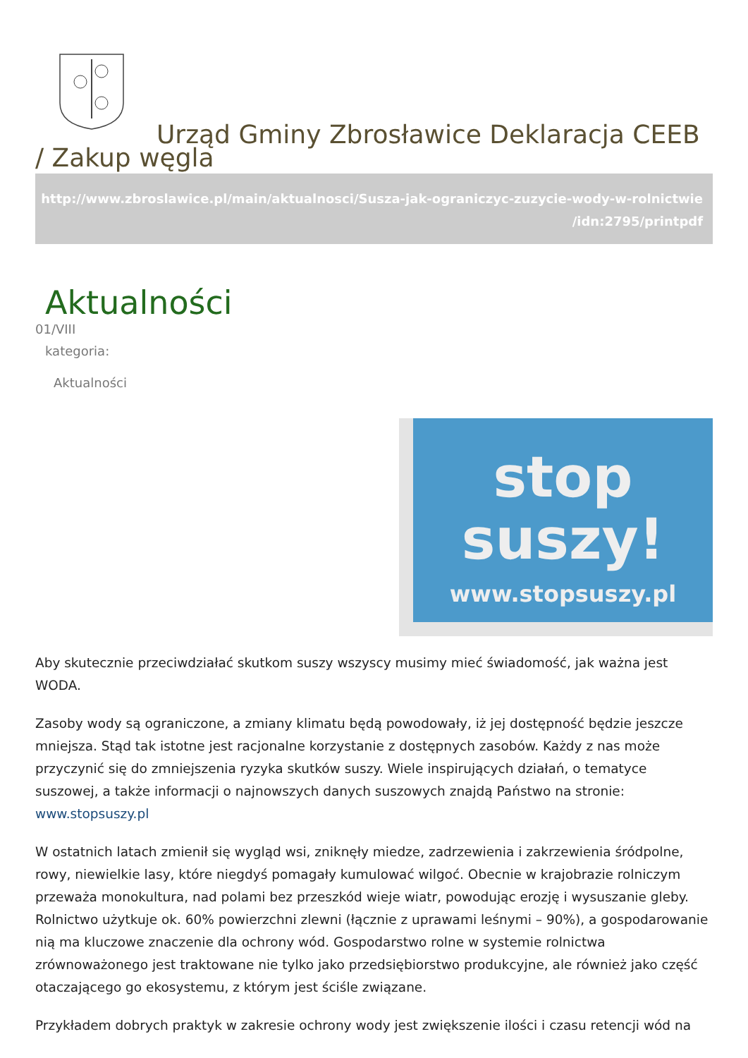Urząd Gminy Zbrosławice Deklaracja CEEB / Zakup węgla
http://www.zbroslawice.pl/main/aktualnosci/Susza-jak-ograniczyc-zuzycie-wody-w-rolnictwie /idn:2795/printpdf
Aktualności
01/VIII
kategoria:
Aktualności
stop
suszy!
www.stopsuszy.pl
Aby skutecznie przeciwdziałać skutkom suszy wszyscy musimy mieć świadomość, jak ważna jest WODA.
Zasoby wody są ograniczone, a zmiany klimatu będą powodowały, iż jej dostępność będzie jeszcze mniejsza. Stąd tak istotne jest racjonalne korzystanie z dostępnych zasobów. Każdy z nas może przyczynić się do zmniejszenia ryzyka skutków suszy. Wiele inspirujących działań, o tematyce suszowej, a także informacji o najnowszych danych suszowych znajdą Państwo na stronie: www.stopsuszy.pl
W ostatnich latach zmienił się wygląd wsi, zniknęły miedze, zadrzewienia i zakrzewienia śródpolne, rowy, niewielkie lasy, które niegdyś pomagały kumulować wilgoć. Obecnie w krajobrazie rolniczym przeważa monokultura, nad polami bez przeszkód wieje wiatr, powodując erozję i wysuszanie gleby. Rolnictwo użytkuje ok. 60% powierzchni zlewni (łącznie z uprawami leśnymi – 90%), a gospodarowanie nią ma kluczowe znaczenie dla ochrony wód. Gospodarstwo rolne w systemie rolnictwa zrównoważonego jest traktowane nie tylko jako przedsiębiorstwo produkcyjne, ale również jako część otaczającego go ekosystemu, z którym jest ściśle związane.
Przykładem dobrych praktyk w zakresie ochrony wody jest zwiększenie ilości i czasu retencji wód na